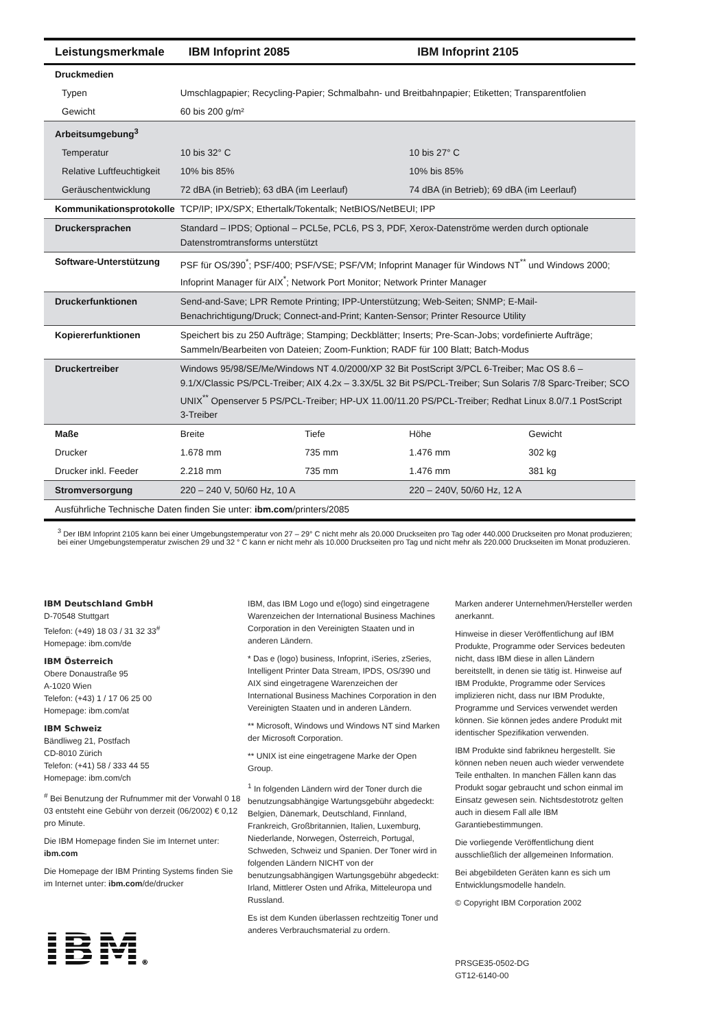| Leistungsmerkmale | IBM Infoprint 2085 | | IBM Infoprint 2105 | |
| --- | --- | --- | --- | --- |
| Druckmedien | | | | |
| Typen | Umschlagpapier; Recycling-Papier; Schmalbahn- und Breitbahnpapier; Etiketten; Transparentfolien | | | |
| Gewicht | 60 bis 200 g/m² | | | |
| Arbeitsumgebung<sup>3</sup> | | | | |
| Temperatur | 10 bis 32° C | | 10 bis 27° C | |
| Relative Luftfeuchtigkeit | 10% bis 85% | | 10% bis 85% | |
| Geräuschentwicklung | 72 dBA (in Betrieb); 63 dBA (im Leerlauf) | | 74 dBA (in Betrieb); 69 dBA (im Leerlauf) | |
| Kommunikationsprotokolle | TCP/IP; IPX/SPX; Ethertalk/Tokentalk; NetBIOS/NetBEUI; IPP | | | |
| Druckersprachen | Standard – IPDS; Optional – PCL5e, PCL6, PS 3, PDF, Xerox-Datenströme werden durch optionale Datenstromtransforms unterstützt | | | |
| Software-Unterstützung | PSF für OS/390<sup>*</sup>; PSF/400; PSF/VSE; PSF/VM; Infoprint Manager für Windows NT<sup>**</sup> und Windows 2000; Infoprint Manager für AIX<sup>*</sup>; Network Port Monitor; Network Printer Manager | | | |
| Druckerfunktionen | Send-and-Save; LPR Remote Printing; IPP-Unterstützung; Web-Seiten; SNMP; E-Mail-Benachrichtigung/Druck; Connect-and-Print; Kanten-Sensor; Printer Resource Utility | | | |
| Kopiererfunktionen | Speichert bis zu 250 Aufträge; Stamping; Deckblätter; Inserts; Pre-Scan-Jobs; vordefinierte Aufträge; Sammeln/Bearbeiten von Dateien; Zoom-Funktion; RADF für 100 Blatt; Batch-Modus | | | |
| Druckertreiber | Windows 95/98/SE/Me/Windows NT 4.0/2000/XP 32 Bit PostScript 3/PCL 6-Treiber; Mac OS 8.6 – 9.1/X/Classic PS/PCL-Treiber; AIX 4.2x – 3.3X/5L 32 Bit PS/PCL-Treiber; Sun Solaris 7/8 Sparc-Treiber; SCO UNIX<sup>**</sup> Openserver 5 PS/PCL-Treiber; HP-UX 11.00/11.20 PS/PCL-Treiber; Redhat Linux 8.0/7.1 PostScript 3-Treiber | | | |
| Maße | Breite | Tiefe | Höhe | Gewicht |
| Drucker | 1.678 mm | 735 mm | 1.476 mm | 302 kg |
| Drucker inkl. Feeder | 2.218 mm | 735 mm | 1.476 mm | 381 kg |
| Stromversorgung | 220 – 240 V, 50/60 Hz, 10 A | | 220 – 240V, 50/60 Hz, 12 A | |
| Ausführliche Technische Daten finden Sie unter: ibm.com /printers/2085 | | | | |
<sup>3</sup> Der IBM Infoprint 2105 kann bei einer Umgebungstemperatur von 27 – 29° C nicht mehr als 20.000 Druckseiten pro Tag oder 440.000 Druckseiten pro Monat produzieren; bei einer Umgebungstemperatur zwischen 29 und 32 ° C kann er nicht mehr als 10.000 Druckseiten pro Tag und nicht mehr als 220.000 Druckseiten im Monat produzieren.
IBM Deutschland GmbH
D-70548 Stuttgart
Telefon: (+49) 18 03 / 31 32 33<sup>#</sup>
Homepage: ibm.com/de
IBM Österreich
Obere Donaustraße 95
A-1020 Wien
Telefon: (+43) 1 / 17 06 25 00
Homepage: ibm.com/at
IBM Schweiz
Bändliweg 21, Postfach
CD-8010 Zürich
Telefon: (+41) 58 / 333 44 55
Homepage: ibm.com/ch
<sup>#</sup> Bei Benutzung der Rufnummer mit der Vorwahl 0 18 03 entsteht eine Gebühr von derzeit (06/2002) € 0,12 pro Minute.
Die IBM Homepage finden Sie im Internet unter: ibm.com
Die Homepage der IBM Printing Systems finden Sie im Internet unter: ibm.com/de/drucker
IBM®
IBM, das IBM Logo und e(logo) sind eingetragene Warenzeichen der International Business Machines Corporation in den Vereinigten Staaten und in anderen Ländern.
* Das e (logo) business, Infoprint, iSeries, zSeries, Intelligent Printer Data Stream, IPDS, OS/390 und AIX sind eingetragene Warenzeichen der International Business Machines Corporation in den Vereinigten Staaten und in anderen Ländern.
** Microsoft, Windows und Windows NT sind Marken der Microsoft Corporation.
** UNIX ist eine eingetragene Marke der Open Group.
<sup>1</sup> In folgenden Ländern wird der Toner durch die benutzungsabhängige Wartungsgebühr abgedeckt: Belgien, Dänemark, Deutschland, Finnland, Frankreich, Großbritannien, Italien, Luxemburg, Niederlande, Norwegen, Österreich, Portugal, Schweden, Schweiz und Spanien. Der Toner wird in folgenden Ländern NICHT von der benutzungsabhängigen Wartungsgebühr abgedeckt: Irland, Mittlerer Osten und Afrika, Mitteleuropa und Russland.
Es ist dem Kunden überlassen rechtzeitig Toner und anderes Verbrauchsmaterial zu ordern.
Marken anderer Unternehmen/Hersteller werden anerkannt.
Hinweise in dieser Veröffentlichung auf IBM Produkte, Programme oder Services bedeuten nicht, dass IBM diese in allen Ländern bereitstellt, in denen sie tätig ist. Hinweise auf IBM Produkte, Programme oder Services implizieren nicht, dass nur IBM Produkte, Programme und Services verwendet werden können. Sie können jedes andere Produkt mit identischer Spezifikation verwenden.
IBM Produkte sind fabrikneu hergestellt. Sie können neben neuen auch wieder verwendete Teile enthalten. In manchen Fällen kann das Produkt sogar gebraucht und schon einmal im Einsatz gewesen sein. Nichtsdestotrotz gelten auch in diesem Fall alle IBM Garantiebestimmungen.
Die vorliegende Veröffentlichung dient ausschließlich der allgemeinen Information.
Bei abgebildeten Geräten kann es sich um Entwicklungsmodelle handeln.
© Copyright IBM Corporation 2002
PRSGE35-0502-DG
GT12-6140-00